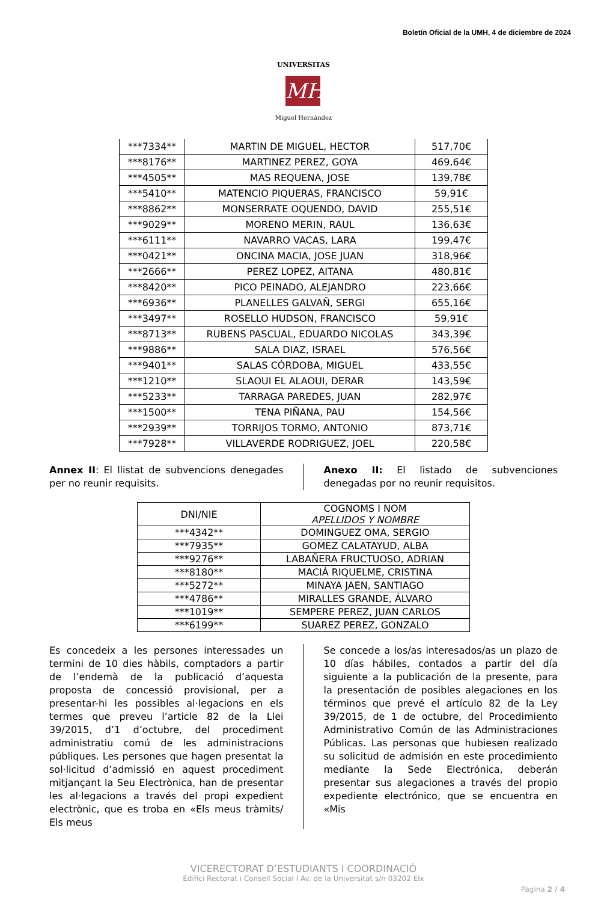Boletín Oficial de la UMH, 4 de diciembre de 2024
UNIVERSITAS
MH
Miguel Hernández
| ***7334** | MARTIN DE MIGUEL, HECTOR | 517,70€ |
| ***8176** | MARTINEZ PEREZ, GOYA | 469,64€ |
| ***4505** | MAS REQUENA, JOSE | 139,78€ |
| ***5410** | MATENCIO PIQUERAS, FRANCISCO | 59,91€ |
| ***8862** | MONSERRATE OQUENDO, DAVID | 255,51€ |
| ***9029** | MORENO MERIN, RAUL | 136,63€ |
| ***6111** | NAVARRO VACAS, LARA | 199,47€ |
| ***0421** | ONCINA MACIA, JOSE JUAN | 318,96€ |
| ***2666** | PEREZ LOPEZ, AITANA | 480,81€ |
| ***8420** | PICO PEINADO, ALEJANDRO | 223,66€ |
| ***6936** | PLANELLES GALVAÑ, SERGI | 655,16€ |
| ***3497** | ROSELLO HUDSON, FRANCISCO | 59,91€ |
| ***8713** | RUBENS PASCUAL, EDUARDO NICOLAS | 343,39€ |
| ***9886** | SALA DIAZ, ISRAEL | 576,56€ |
| ***9401** | SALAS CÓRDOBA, MIGUEL | 433,55€ |
| ***1210** | SLAOUI EL ALAOUI, DERAR | 143,59€ |
| ***5233** | TARRAGA PAREDES, JUAN | 282,97€ |
| ***1500** | TENA PIÑANA, PAU | 154,56€ |
| ***2939** | TORRIJOS TORMO, ANTONIO | 873,71€ |
| ***7928** | VILLAVERDE RODRIGUEZ, JOEL | 220,58€ |
Annex II: El llistat de subvencions denegades per no reunir requisits.
Anexo II: El listado de subvenciones denegadas por no reunir requisitos.
| DNI/NIE | COGNOMS I NOM APELLIDOS Y NOMBRE |
| --- | --- |
| ***4342** | DOMINGUEZ OMA, SERGIO |
| ***7935** | GOMEZ CALATAYUD, ALBA |
| ***9276** | LABAÑERA FRUCTUOSO, ADRIAN |
| ***8180** | MACIÁ RIQUELME, CRISTINA |
| ***5272** | MINAYA JAEN, SANTIAGO |
| ***4786** | MIRALLES GRANDE, ÁLVARO |
| ***1019** | SEMPERE PEREZ, JUAN CARLOS |
| ***6199** | SUAREZ PEREZ, GONZALO |
Es concedeix a les persones interessades un termini de 10 dies hàbils, comptadors a partir de l’endemà de la publicació d’aquesta proposta de concessió provisional, per a presentar-hi les possibles al·legacions en els termes que preveu l’article 82 de la Llei 39/2015, d’1 d’octubre, del procediment administratiu comú de les administracions públiques. Les persones que hagen presentat la sol·licitud d’admissió en aquest procediment mitjançant la Seu Electrònica, han de presentar les al·legacions a través del propi expedient electrònic, que es troba en «Els meus tràmits/ Els meus
Se concede a los/as interesados/as un plazo de 10 días hábiles, contados a partir del día siguiente a la publicación de la presente, para la presentación de posibles alegaciones en los términos que prevé el artículo 82 de la Ley 39/2015, de 1 de octubre, del Procedimiento Administrativo Común de las Administraciones Públicas. Las personas que hubiesen realizado su solicitud de admisión en este procedimiento mediante la Sede Electrónica, deberán presentar sus alegaciones a través del propio expediente electrónico, que se encuentra en «Mis
VICERECTORAT D’ESTUDIANTS I COORDINACIÓ
Edifici Rectorat i Consell Social I Av. de la Universitat s/n 03202 Elx
Pàgina 2 / 4